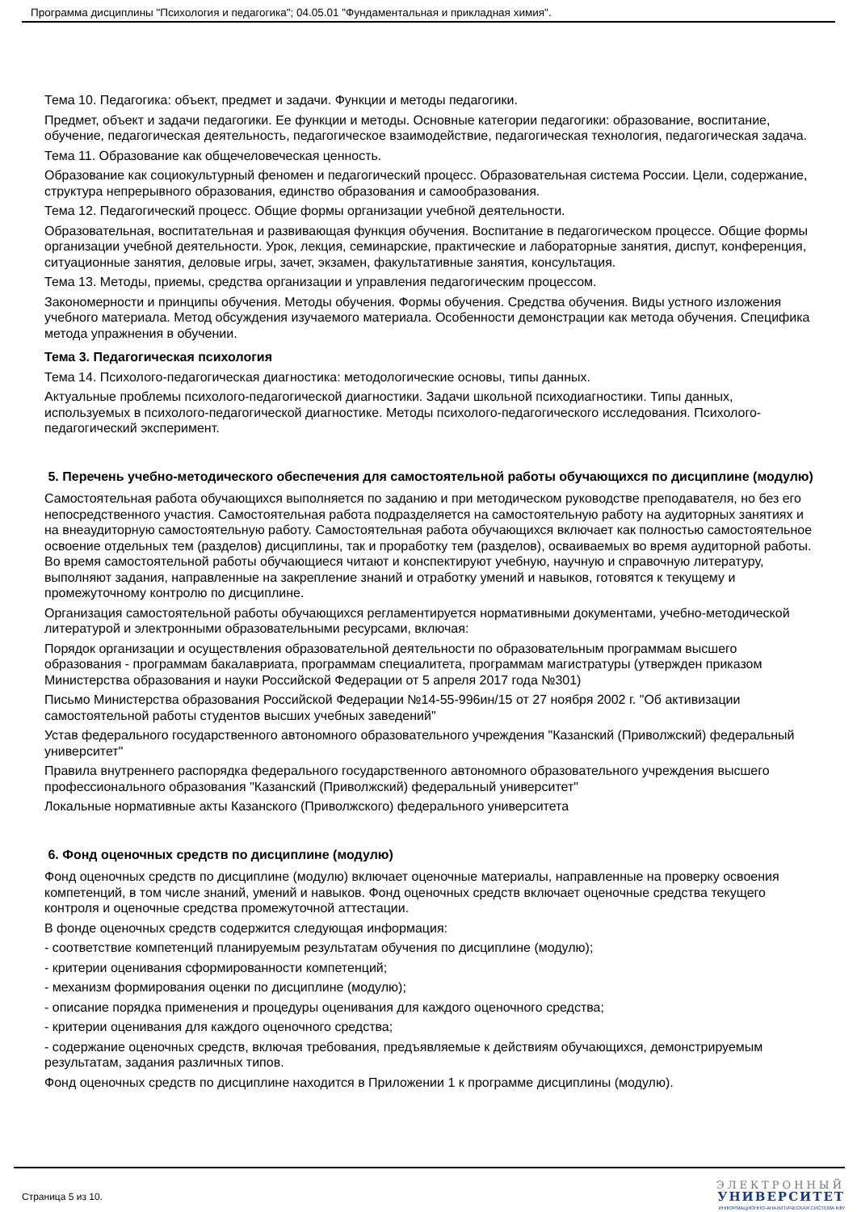Программа дисциплины "Психология и педагогика"; 04.05.01 "Фундаментальная и прикладная химия".
Тема 10. Педагогика: объект, предмет и задачи. Функции и методы педагогики.
Предмет, объект и задачи педагогики. Ее функции и методы. Основные категории педагогики: образование, воспитание, обучение, педагогическая деятельность, педагогическое взаимодействие, педагогическая технология, педагогическая задача.
Тема 11. Образование как общечеловеческая ценность.
Образование как социокультурный феномен и педагогический процесс. Образовательная система России. Цели, содержание, структура непрерывного образования, единство образования и самообразования.
Тема 12. Педагогический процесс. Общие формы организации учебной деятельности.
Образовательная, воспитательная и развивающая функция обучения. Воспитание в педагогическом процессе. Общие формы организации учебной деятельности. Урок, лекция, семинарские, практические и лабораторные занятия, диспут, конференция, ситуационные занятия, деловые игры, зачет, экзамен, факультативные занятия, консультация.
Тема 13. Методы, приемы, средства организации и управления педагогическим процессом.
Закономерности и принципы обучения. Методы обучения. Формы обучения. Средства обучения. Виды устного изложения учебного материала. Метод обсуждения изучаемого материала. Особенности демонстрации как метода обучения. Специфика метода упражнения в обучении.
Тема 3. Педагогическая психология
Тема 14. Психолого-педагогическая диагностика: методологические основы, типы данных.
Актуальные проблемы психолого-педагогической диагностики. Задачи школьной психодиагностики. Типы данных, используемых в психолого-педагогической диагностике. Методы психолого-педагогического исследования. Психолого-педагогический эксперимент.
5. Перечень учебно-методического обеспечения для самостоятельной работы обучающихся по дисциплине (модулю)
Самостоятельная работа обучающихся выполняется по заданию и при методическом руководстве преподавателя, но без его непосредственного участия. Самостоятельная работа подразделяется на самостоятельную работу на аудиторных занятиях и на внеаудиторную самостоятельную работу. Самостоятельная работа обучающихся включает как полностью самостоятельное освоение отдельных тем (разделов) дисциплины, так и проработку тем (разделов), осваиваемых во время аудиторной работы. Во время самостоятельной работы обучающиеся читают и конспектируют учебную, научную и справочную литературу, выполняют задания, направленные на закрепление знаний и отработку умений и навыков, готовятся к текущему и промежуточному контролю по дисциплине.
Организация самостоятельной работы обучающихся регламентируется нормативными документами, учебно-методической литературой и электронными образовательными ресурсами, включая:
Порядок организации и осуществления образовательной деятельности по образовательным программам высшего образования - программам бакалавриата, программам специалитета, программам магистратуры (утвержден приказом Министерства образования и науки Российской Федерации от 5 апреля 2017 года №301)
Письмо Министерства образования Российской Федерации №14-55-996ин/15 от 27 ноября 2002 г. "Об активизации самостоятельной работы студентов высших учебных заведений"
Устав федерального государственного автономного образовательного учреждения "Казанский (Приволжский) федеральный университет"
Правила внутреннего распорядка федерального государственного автономного образовательного учреждения высшего профессионального образования "Казанский (Приволжский) федеральный университет"
Локальные нормативные акты Казанского (Приволжского) федерального университета
6. Фонд оценочных средств по дисциплине (модулю)
Фонд оценочных средств по дисциплине (модулю) включает оценочные материалы, направленные на проверку освоения компетенций, в том числе знаний, умений и навыков. Фонд оценочных средств включает оценочные средства текущего контроля и оценочные средства промежуточной аттестации.
В фонде оценочных средств содержится следующая информация:
- соответствие компетенций планируемым результатам обучения по дисциплине (модулю);
- критерии оценивания сформированности компетенций;
- механизм формирования оценки по дисциплине (модулю);
- описание порядка применения и процедуры оценивания для каждого оценочного средства;
- критерии оценивания для каждого оценочного средства;
- содержание оценочных средств, включая требования, предъявляемые к действиям обучающихся, демонстрируемым результатам, задания различных типов.
Фонд оценочных средств по дисциплине находится в Приложении 1 к программе дисциплины (модулю).
Страница 5 из 10.
ЭЛЕКТРОННЫЙ
УНИВЕРСИТЕТ
ИНФОРМАЦИОННО-АНАЛИТИЧЕСКАЯ СИСТЕМА КФУ